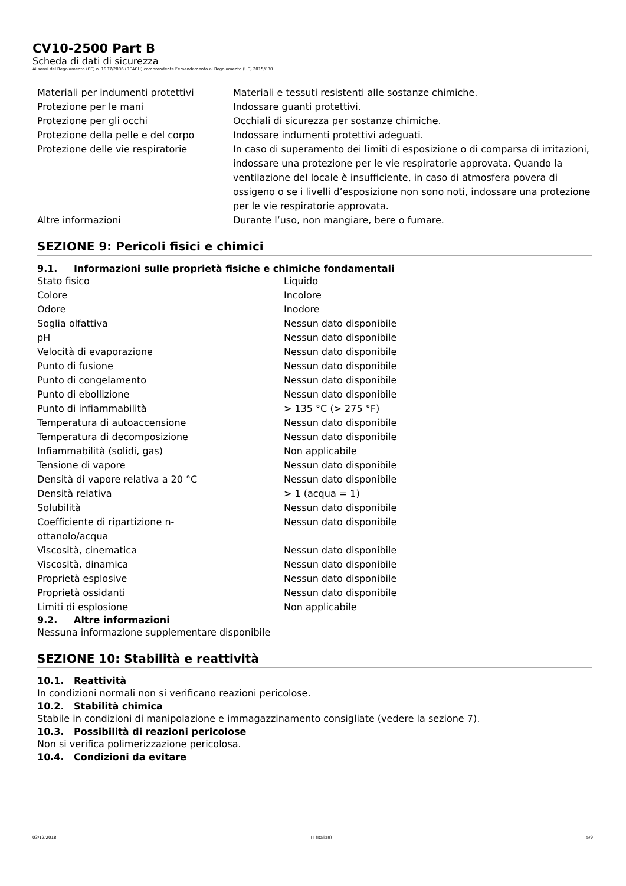CV10-2500 Part B
Scheda di dati di sicurezza
Ai sensi del Regolamento (CE) n. 1907/2006 (REACH) comprendente l’emendamento al Regolamento (UE) 2015/830
| Materiali per indumenti protettivi | Materiali e tessuti resistenti alle sostanze chimiche. |
| Protezione per le mani | Indossare guanti protettivi. |
| Protezione per gli occhi | Occhiali di sicurezza per sostanze chimiche. |
| Protezione della pelle e del corpo | Indossare indumenti protettivi adeguati. |
| Protezione delle vie respiratorie | In caso di superamento dei limiti di esposizione o di comparsa di irritazioni, indossare una protezione per le vie respiratorie approvata. Quando la ventilazione del locale è insufficiente, in caso di atmosfera povera di ossigeno o se i livelli d’esposizione non sono noti, indossare una protezione per le vie respiratorie approvata. |
| Altre informazioni | Durante l’uso, non mangiare, bere o fumare. |
SEZIONE 9: Pericoli fisici e chimici
9.1. Informazioni sulle proprietà fisiche e chimiche fondamentali
| Stato fisico | Liquido |
| Colore | Incolore |
| Odore | Inodore |
| Soglia olfattiva | Nessun dato disponibile |
| pH | Nessun dato disponibile |
| Velocità di evaporazione | Nessun dato disponibile |
| Punto di fusione | Nessun dato disponibile |
| Punto di congelamento | Nessun dato disponibile |
| Punto di ebollizione | Nessun dato disponibile |
| Punto di infiammabilità | > 135 °C (> 275 °F) |
| Temperatura di autoaccensione | Nessun dato disponibile |
| Temperatura di decomposizione | Nessun dato disponibile |
| Infiammabilità (solidi, gas) | Non applicabile |
| Tensione di vapore | Nessun dato disponibile |
| Densità di vapore relativa a 20 °C | Nessun dato disponibile |
| Densità relativa | > 1 (acqua = 1) |
| Solubilità | Nessun dato disponibile |
| Coefficiente di ripartizione n- ottanolo/acqua | Nessun dato disponibile |
| Viscosità, cinematica | Nessun dato disponibile |
| Viscosità, dinamica | Nessun dato disponibile |
| Proprietà esplosive | Nessun dato disponibile |
| Proprietà ossidanti | Nessun dato disponibile |
| Limiti di esplosione | Non applicabile |
9.2. Altre informazioni
Nessuna informazione supplementare disponibile
SEZIONE 10: Stabilità e reattività
10.1. Reattività
In condizioni normali non si verificano reazioni pericolose.
10.2. Stabilità chimica
Stabile in condizioni di manipolazione e immagazzinamento consigliate (vedere la sezione 7).
10.3. Possibilità di reazioni pericolose
Non si verifica polimerizzazione pericolosa.
10.4. Condizioni da evitare
03/12/2018 IT (Italian) 5/9